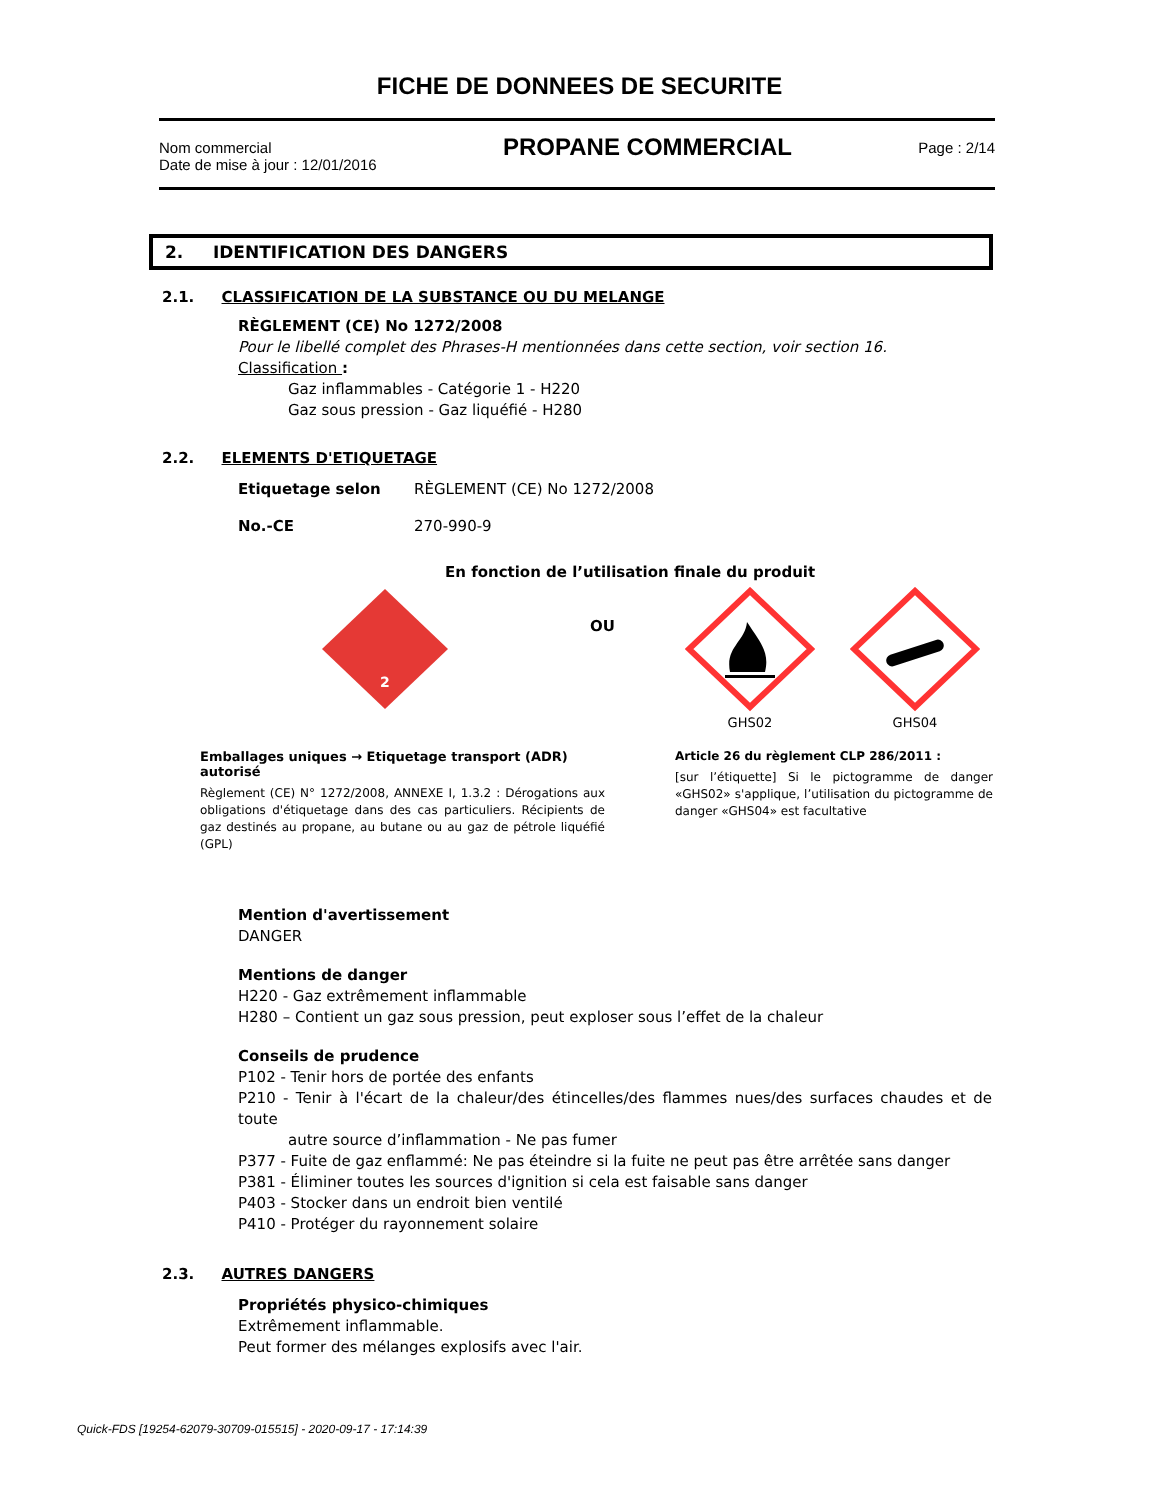FICHE DE DONNEES DE SECURITE
Nom commercial
Date de mise à jour : 12/01/2016
PROPANE COMMERCIAL
Page : 2/14
2. IDENTIFICATION DES DANGERS
2.1. CLASSIFICATION DE LA SUBSTANCE OU DU MELANGE
RÈGLEMENT (CE) No 1272/2008
Pour le libellé complet des Phrases-H mentionnées dans cette section, voir section 16.
Classification :
Gaz inflammables - Catégorie 1 - H220
Gaz sous pression - Gaz liquéfié - H280
2.2. ELEMENTS D'ETIQUETAGE
Etiquetage selon RÈGLEMENT (CE) No 1272/2008
No.-CE 270-990-9
En fonction de l’utilisation finale du produit
2
OU
GHS02
GHS04
Emballages uniques → Etiquetage transport (ADR) autorisé
Règlement (CE) N° 1272/2008, ANNEXE I, 1.3.2 : Dérogations aux obligations d'étiquetage dans des cas particuliers. Récipients de gaz destinés au propane, au butane ou au gaz de pétrole liquéfié (GPL)
Article 26 du règlement CLP 286/2011 :
[sur l’étiquette] Si le pictogramme de danger «GHS02» s'applique, l’utilisation du pictogramme de danger «GHS04» est facultative
Mention d'avertissement
DANGER
Mentions de danger
H220 - Gaz extrêmement inflammable
H280 – Contient un gaz sous pression, peut exploser sous l’effet de la chaleur
Conseils de prudence
P102 - Tenir hors de portée des enfants
P210 - Tenir à l'écart de la chaleur/des étincelles/des flammes nues/des surfaces chaudes et de toute
autre source d’inflammation - Ne pas fumer
P377 - Fuite de gaz enflammé: Ne pas éteindre si la fuite ne peut pas être arrêtée sans danger
P381 - Éliminer toutes les sources d'ignition si cela est faisable sans danger
P403 - Stocker dans un endroit bien ventilé
P410 - Protéger du rayonnement solaire
2.3. AUTRES DANGERS
Propriétés physico-chimiques
Extrêmement inflammable.
Peut former des mélanges explosifs avec l'air.
Quick-FDS [19254-62079-30709-015515] - 2020-09-17 - 17:14:39